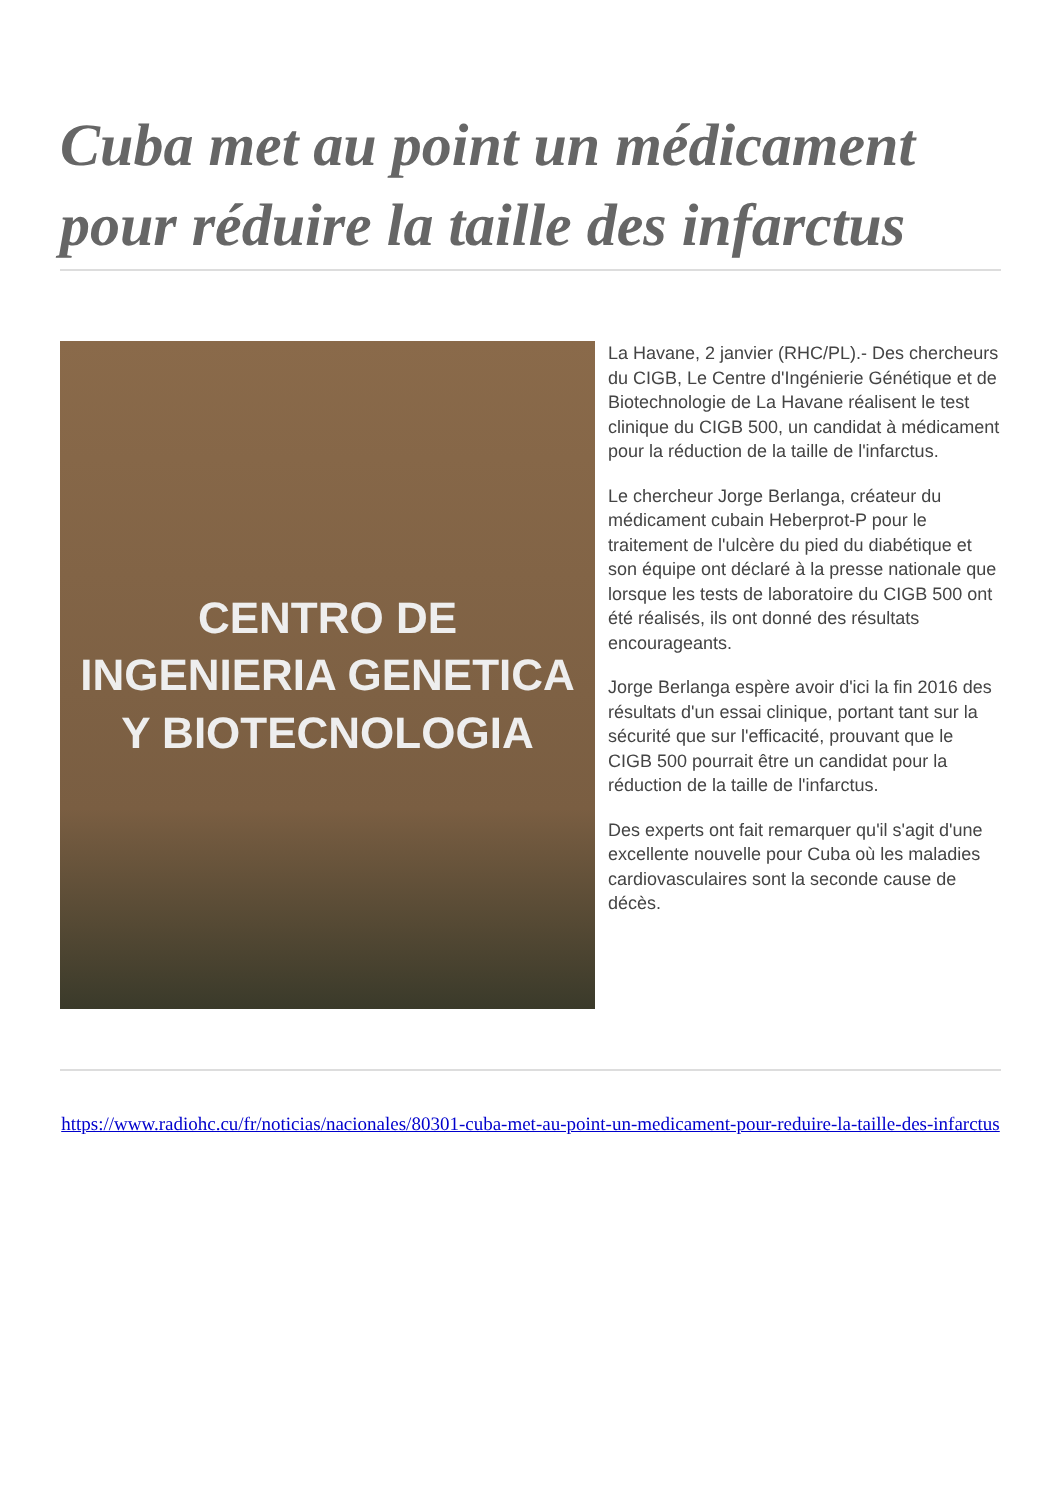Cuba met au point un médicament pour réduire la taille des infarctus
CENTRO DE
INGENIERIA GENETICA
Y BIOTECNOLOGIA
La Havane, 2 janvier (RHC/PL).- Des chercheurs du CIGB, Le Centre d'Ingénierie Génétique et de Biotechnologie de La Havane réalisent le test clinique du CIGB 500, un candidat à médicament pour la réduction de la taille de l'infarctus.
Le chercheur Jorge Berlanga, créateur du médicament cubain Heberprot-P pour le traitement de l'ulcère du pied du diabétique et son équipe ont déclaré à la presse nationale que lorsque les tests de laboratoire du CIGB 500 ont été réalisés, ils ont donné des résultats encourageants.
Jorge Berlanga espère avoir d'ici la fin 2016 des résultats d'un essai clinique, portant tant sur la sécurité que sur l'efficacité, prouvant que le CIGB 500 pourrait être un candidat pour la réduction de la taille de l'infarctus.
Des experts ont fait remarquer qu'il s'agit d'une excellente nouvelle pour Cuba où les maladies cardiovasculaires sont la seconde cause de décès.
https://www.radiohc.cu/fr/noticias/nacionales/80301-cuba-met-au-point-un-medicament-pour-reduire-la-taille-des-infarctus